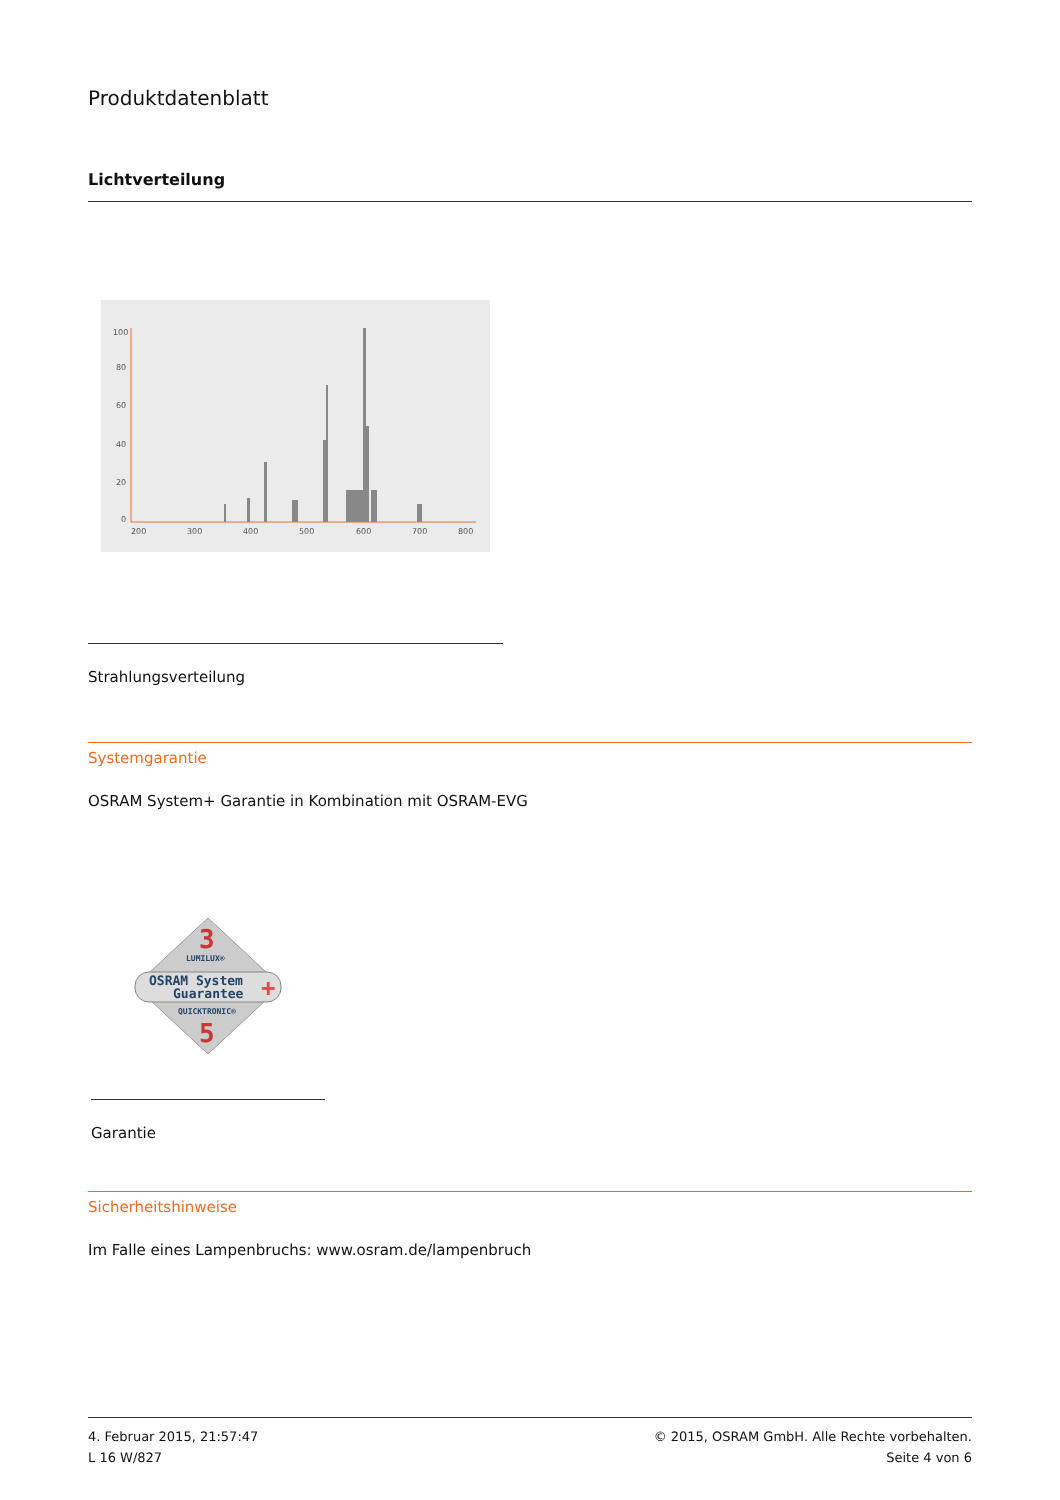Produktdatenblatt
Lichtverteilung
100
80
60
40
20
0
200
300
400
500
600
700
800
Strahlungsverteilung
Systemgarantie
OSRAM System+ Garantie in Kombination mit OSRAM-EVG
3
LUMILUX®
OSRAM System
Guarantee
+
QUICKTRONIC®
5
Garantie
Sicherheitshinweise
Im Falle eines Lampenbruchs: www.osram.de/lampenbruch
4. Februar 2015, 21:57:47
L 16 W/827
© 2015, OSRAM GmbH. Alle Rechte vorbehalten.
Seite 4 von 6